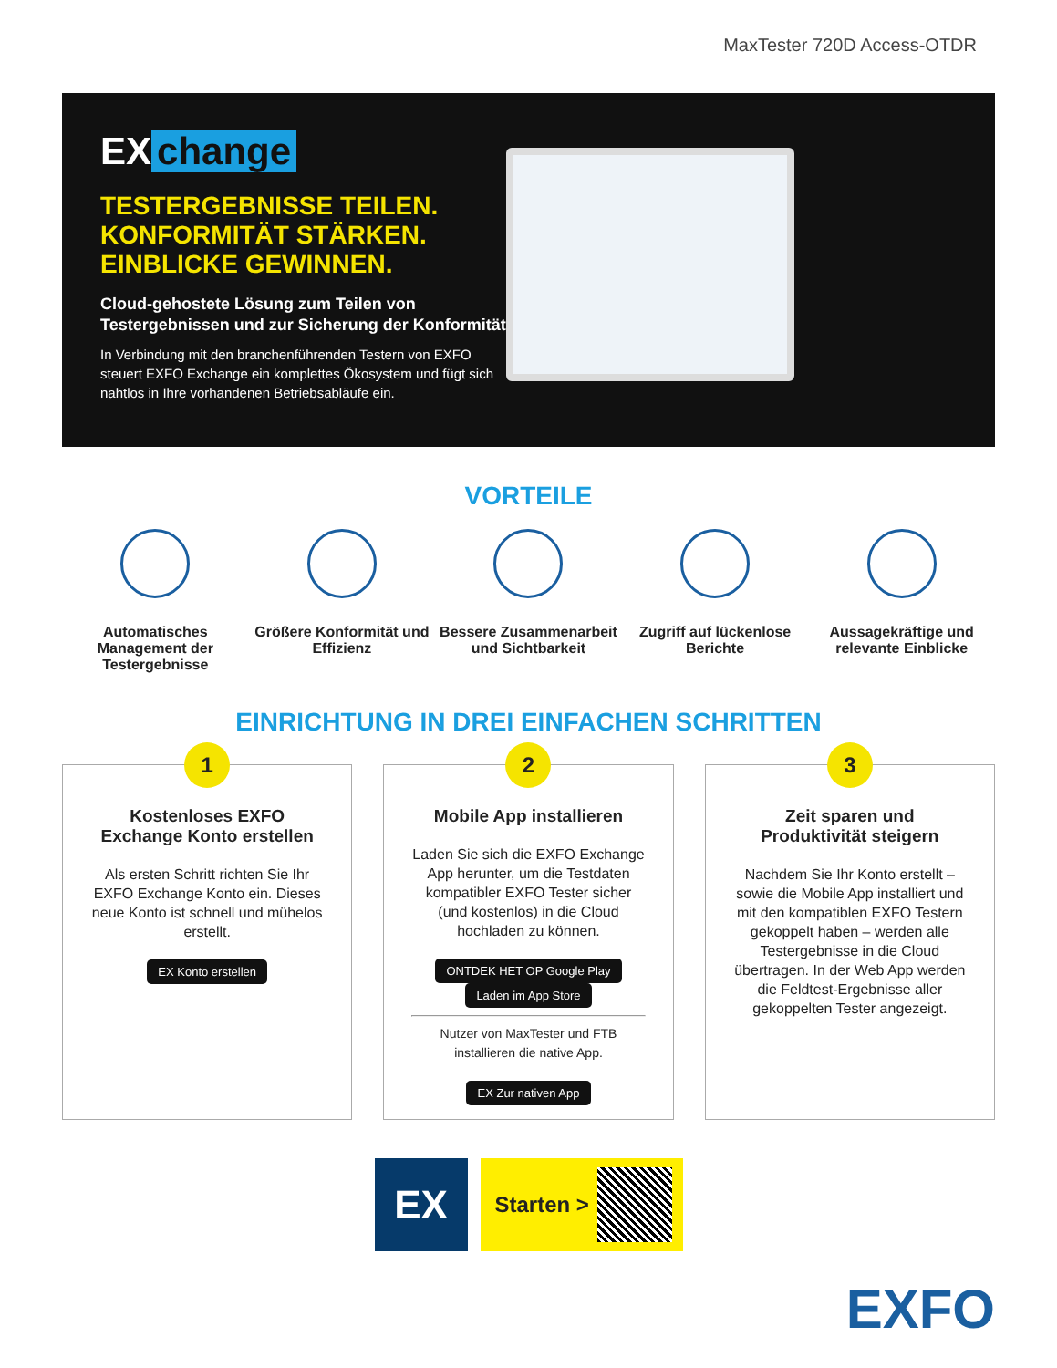MaxTester 720D Access-OTDR
EX change
TESTERGEBNISSE TEILEN.
KONFORMITÄT STÄRKEN.
EINBLICKE GEWINNEN.
Cloud-gehostete Lösung zum Teilen von
Testergebnissen und zur Sicherung der Konformität.
In Verbindung mit den branchenführenden Testern von EXFO steuert EXFO Exchange ein komplettes Ökosystem und fügt sich nahtlos in Ihre vorhandenen Betriebsabläufe ein.
VORTEILE
Automatisches Management der Testergebnisse
Größere Konformität und Effizienz
Bessere Zusammenarbeit und Sichtbarkeit
Zugriff auf lückenlose Berichte
Aussagekräftige und relevante Einblicke
EINRICHTUNG IN DREI EINFACHEN SCHRITTEN
1
Kostenloses EXFO Exchange Konto erstellen
Als ersten Schritt richten Sie Ihr EXFO Exchange Konto ein. Dieses neue Konto ist schnell und mühelos erstellt.
EX Konto erstellen
2
Mobile App installieren
Laden Sie sich die EXFO Exchange App herunter, um die Testdaten kompatibler EXFO Tester sicher (und kostenlos) in die Cloud hochladen zu können.
ONTDEK HET OP Google Play Laden im App Store
Nutzer von MaxTester und FTB installieren die native App.
EX Zur nativen App
3
Zeit sparen und Produktivität steigern
Nachdem Sie Ihr Konto erstellt – sowie die Mobile App installiert und mit den kompatiblen EXFO Testern gekoppelt haben – werden alle Testergebnisse in die Cloud übertragen. In der Web App werden die Feldtest-Ergebnisse aller gekoppelten Tester angezeigt.
EX
Starten >
EXFO